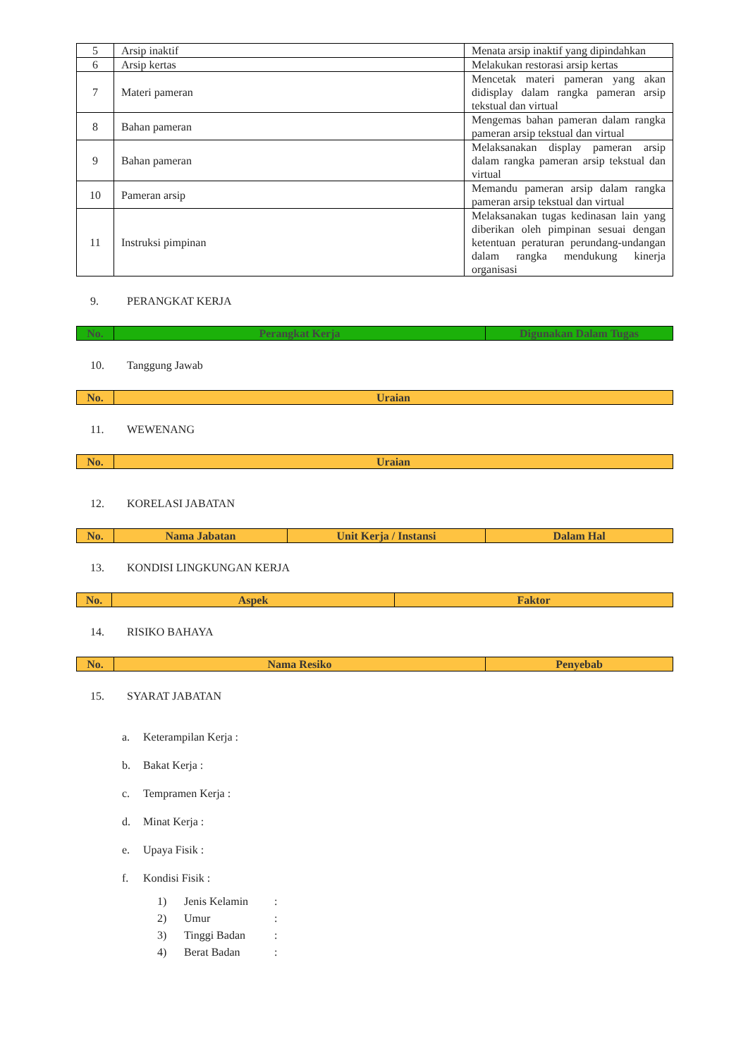| 5 | Arsip inaktif | Menata arsip inaktif yang dipindahkan |
| 6 | Arsip kertas | Melakukan restorasi arsip kertas |
| 7 | Materi pameran | Mencetak materi pameran yang akan didisplay dalam rangka pameran arsip tekstual dan virtual |
| 8 | Bahan pameran | Mengemas bahan pameran dalam rangka pameran arsip tekstual dan virtual |
| 9 | Bahan pameran | Melaksanakan display pameran arsip dalam rangka pameran arsip tekstual dan virtual |
| 10 | Pameran arsip | Memandu pameran arsip dalam rangka pameran arsip tekstual dan virtual |
| 11 | Instruksi pimpinan | Melaksanakan tugas kedinasan lain yang diberikan oleh pimpinan sesuai dengan ketentuan peraturan perundang-undangan dalam rangka mendukung kinerja organisasi |
9. PERANGKAT KERJA
| No. | Perangkat Kerja | Digunakan Dalam Tugas |
| --- | --- | --- |
10. Tanggung Jawab
| No. | Uraian |
| --- | --- |
11. WEWENANG
| No. | Uraian |
| --- | --- |
12. KORELASI JABATAN
| No. | Nama Jabatan | Unit Kerja / Instansi | Dalam Hal |
| --- | --- | --- | --- |
13. KONDISI LINGKUNGAN KERJA
| No. | Aspek | Faktor |
| --- | --- | --- |
14. RISIKO BAHAYA
| No. | Nama Resiko | Penyebab |
| --- | --- | --- |
15. SYARAT JABATAN
a. Keterampilan Kerja :
b. Bakat Kerja :
c. Tempramen Kerja :
d. Minat Kerja :
e. Upaya Fisik :
f. Kondisi Fisik :
1) Jenis Kelamin:
2) Umur:
3) Tinggi Badan:
4) Berat Badan: